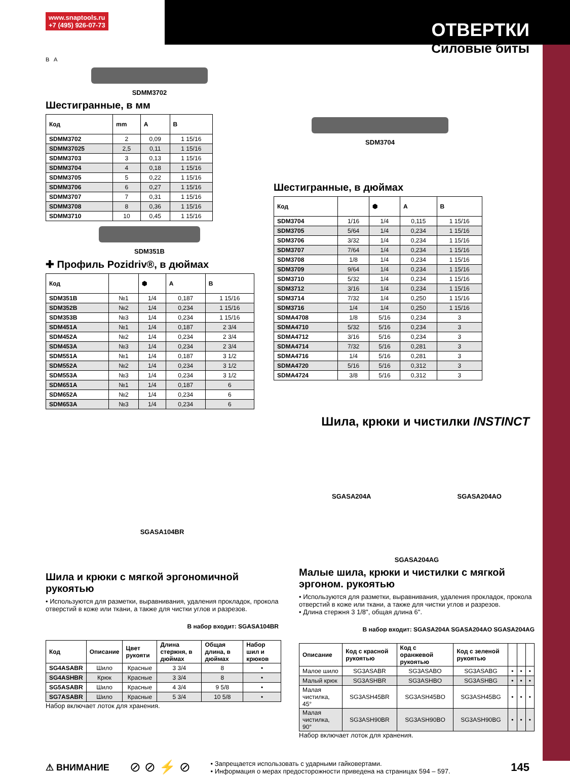www.snaptools.ru
+7 (495) 926-07-73
ОТВЕРТКИ
Силовые биты
B A
SDMM3702
Шестигранные, в мм
| Код | mm | A | B |
| --- | --- | --- | --- |
| SDMM3702 | 2 | 0,09 | 1 15/16 |
| SDMM37025 | 2,5 | 0,11 | 1 15/16 |
| SDMM3703 | 3 | 0,13 | 1 15/16 |
| SDMM3704 | 4 | 0,18 | 1 15/16 |
| SDMM3705 | 5 | 0,22 | 1 15/16 |
| SDMM3706 | 6 | 0,27 | 1 15/16 |
| SDMM3707 | 7 | 0,31 | 1 15/16 |
| SDMM3708 | 8 | 0,36 | 1 15/16 |
| SDMM3710 | 10 | 0,45 | 1 15/16 |
SDM351B
✚ Профиль Pozidriv®, в дюймах
| Код | | ⬢ | A | B |
| --- | --- | --- | --- | --- |
| SDM351B | №1 | 1/4 | 0,187 | 1 15/16 |
| SDM352B | №2 | 1/4 | 0,234 | 1 15/16 |
| SDM353B | №3 | 1/4 | 0,234 | 1 15/16 |
| SDM451A | №1 | 1/4 | 0,187 | 2 3/4 |
| SDM452A | №2 | 1/4 | 0,234 | 2 3/4 |
| SDM453A | №3 | 1/4 | 0,234 | 2 3/4 |
| SDM551A | №1 | 1/4 | 0,187 | 3 1/2 |
| SDM552A | №2 | 1/4 | 0,234 | 3 1/2 |
| SDM553A | №3 | 1/4 | 0,234 | 3 1/2 |
| SDM651A | №1 | 1/4 | 0,187 | 6 |
| SDM652A | №2 | 1/4 | 0,234 | 6 |
| SDM653A | №3 | 1/4 | 0,234 | 6 |
SDM3704
Шестигранные, в дюймах
| Код | | ⬢ | A | B |
| --- | --- | --- | --- | --- |
| SDM3704 | 1/16 | 1/4 | 0,115 | 1 15/16 |
| SDM3705 | 5/64 | 1/4 | 0,234 | 1 15/16 |
| SDM3706 | 3/32 | 1/4 | 0,234 | 1 15/16 |
| SDM3707 | 7/64 | 1/4 | 0,234 | 1 15/16 |
| SDM3708 | 1/8 | 1/4 | 0,234 | 1 15/16 |
| SDM3709 | 9/64 | 1/4 | 0,234 | 1 15/16 |
| SDM3710 | 5/32 | 1/4 | 0,234 | 1 15/16 |
| SDM3712 | 3/16 | 1/4 | 0,234 | 1 15/16 |
| SDM3714 | 7/32 | 1/4 | 0,250 | 1 15/16 |
| SDM3716 | 1/4 | 1/4 | 0,250 | 1 15/16 |
| SDMA4708 | 1/8 | 5/16 | 0,234 | 3 |
| SDMA4710 | 5/32 | 5/16 | 0,234 | 3 |
| SDMA4712 | 3/16 | 5/16 | 0,234 | 3 |
| SDMA4714 | 7/32 | 5/16 | 0,281 | 3 |
| SDMA4716 | 1/4 | 5/16 | 0,281 | 3 |
| SDMA4720 | 5/16 | 5/16 | 0,312 | 3 |
| SDMA4724 | 3/8 | 5/16 | 0,312 | 3 |
Шила, крюки и чистилки INSTINCT
SGASA104BR
Шила и крюки с мягкой эргономичной рукоятью
• Используются для разметки, выравнивания, удаления прокладок, прокола отверстий в коже или ткани, а также для чистки углов и разрезов.
В набор входит: SGASA104BR
| Код | Описание | Цвет рукояти | Длина стержня, в дюймах | Общая длина, в дюймах | Набор шил и крюков |
| --- | --- | --- | --- | --- | --- |
| SG4ASABR | Шило | Красные | 3 3/4 | 8 | • |
| SG4ASHBR | Крюк | Красные | 3 3/4 | 8 | • |
| SG5ASABR | Шило | Красные | 4 3/4 | 9 5/8 | • |
| SG7ASABR | Шило | Красные | 5 3/4 | 10 5/8 | • |
Набор включает лоток для хранения.
SGASA204A SGASA204AO
SGASA204AG
Малые шила, крюки и чистилки с мягкой эргоном. рукоятью
• Используются для разметки, выравнивания, удаления прокладок, прокола отверстий в коже или ткани, а также для чистки углов и разрезов.
• Длина стержня 3 1/8", общая длина 6".
В набор входит: SGASA204A SGASA204AO SGASA204AG
| Описание | Код с красной рукоятью | Код с оранжевой рукоятью | Код с зеленой рукоятью | | | |
| --- | --- | --- | --- | --- | --- | --- |
| Малое шило | SG3ASABR | SG3ASABO | SG3ASABG | • | • | • |
| Малый крюк | SG3ASHBR | SG3ASHBO | SG3ASHBG | • | • | • |
| Малая чистилка, 45° | SG3ASH45BR | SG3ASH45BO | SG3ASH45BG | • | • | • |
| Малая чистилка, 90° | SG3ASH90BR | SG3ASH90BO | SG3ASH90BG | • | • | • |
Набор включает лоток для хранения.
⚠ ВНИМАНИЕ
⊘ ⊘ ⚡ ⊘
• Запрещается использовать с ударными гайковертами.
• Информация о мерах предосторожности приведена на страницах 594 – 597.
145